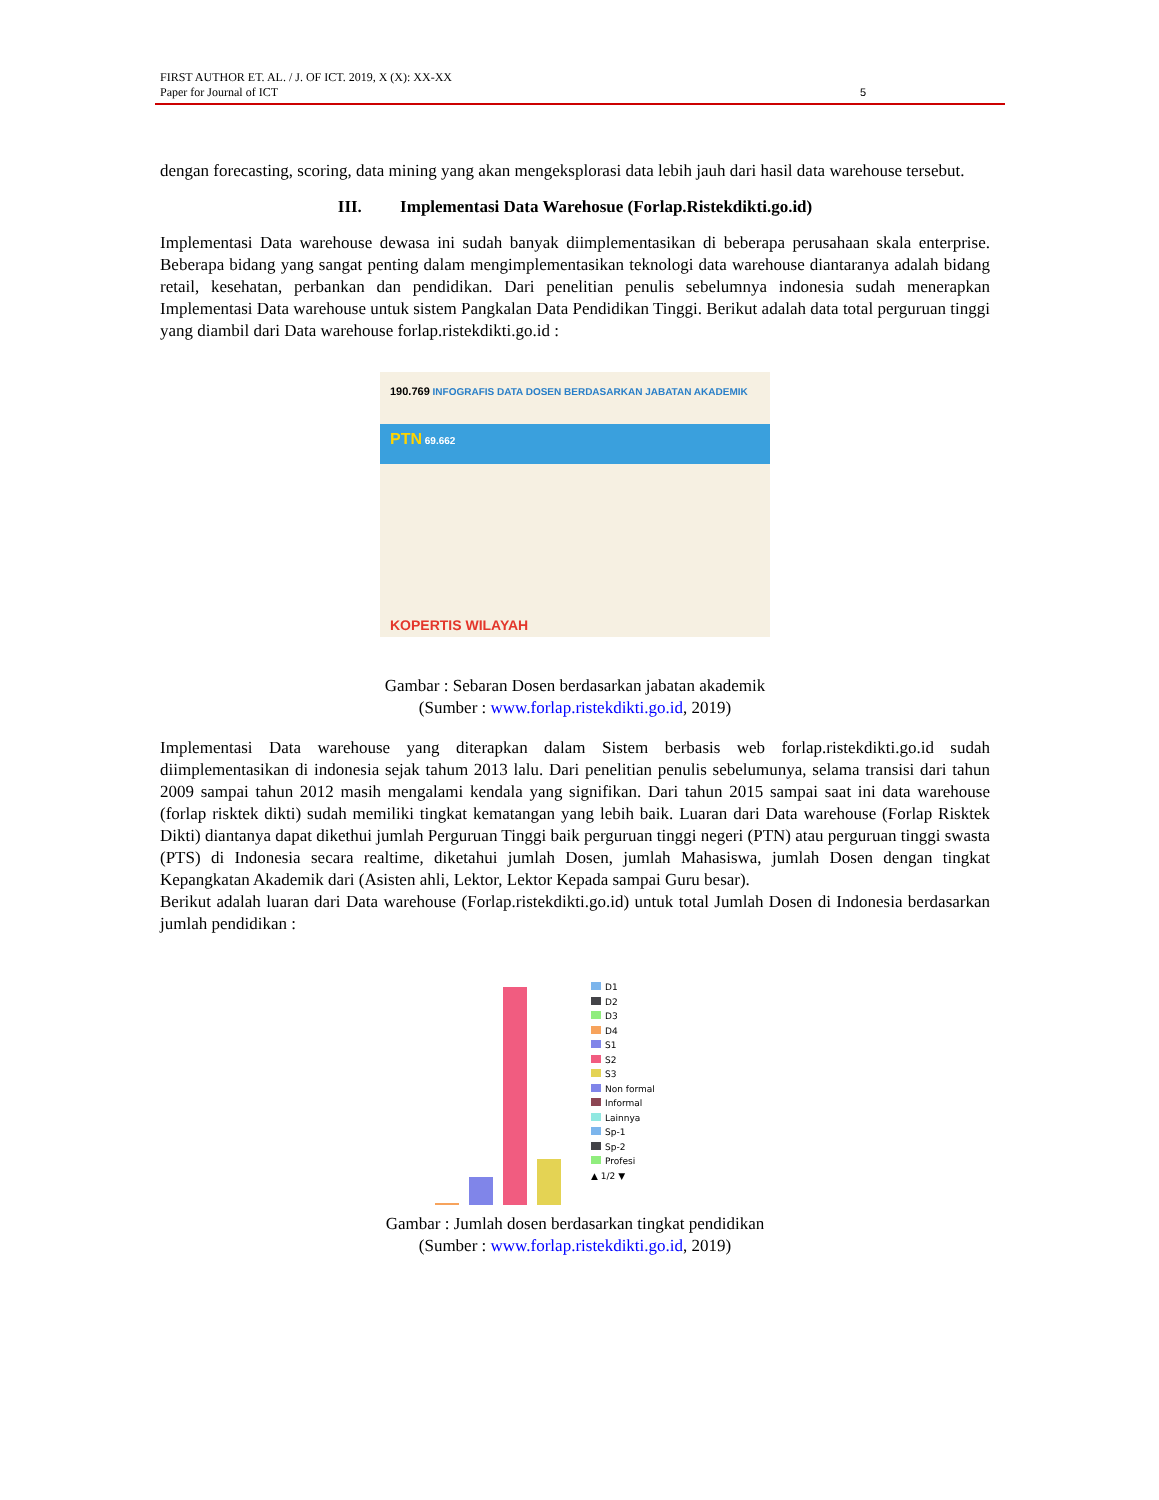FIRST AUTHOR ET. AL. / J. OF ICT. 2019, X (X): XX-XX
Paper for Journal of ICT 5
dengan forecasting, scoring, data mining yang akan mengeksplorasi data lebih jauh dari hasil data warehouse tersebut.
III. Implementasi Data Warehosue (Forlap.Ristekdikti.go.id)
Implementasi Data warehouse dewasa ini sudah banyak diimplementasikan di beberapa perusahaan skala enterprise. Beberapa bidang yang sangat penting dalam mengimplementasikan teknologi data warehouse diantaranya adalah bidang retail, kesehatan, perbankan dan pendidikan. Dari penelitian penulis sebelumnya indonesia sudah menerapkan Implementasi Data warehouse untuk sistem Pangkalan Data Pendidikan Tinggi. Berikut adalah data total perguruan tinggi yang diambil dari Data warehouse forlap.ristekdikti.go.id :
190.769 INFOGRAFIS DATA DOSEN BERDASARKAN JABATAN AKADEMIK
PTN 69.662
KOPERTIS WILAYAH
Gambar : Sebaran Dosen berdasarkan jabatan akademik
(Sumber : www.forlap.ristekdikti.go.id, 2019)
Implementasi Data warehouse yang diterapkan dalam Sistem berbasis web forlap.ristekdikti.go.id sudah diimplementasikan di indonesia sejak tahum 2013 lalu. Dari penelitian penulis sebelumunya, selama transisi dari tahun 2009 sampai tahun 2012 masih mengalami kendala yang signifikan. Dari tahun 2015 sampai saat ini data warehouse (forlap risktek dikti) sudah memiliki tingkat kematangan yang lebih baik. Luaran dari Data warehouse (Forlap Risktek Dikti) diantanya dapat dikethui jumlah Perguruan Tinggi baik perguruan tinggi negeri (PTN) atau perguruan tinggi swasta (PTS) di Indonesia secara realtime, diketahui jumlah Dosen, jumlah Mahasiswa, jumlah Dosen dengan tingkat Kepangkatan Akademik dari (Asisten ahli, Lektor, Lektor Kepada sampai Guru besar).
Berikut adalah luaran dari Data warehouse (Forlap.ristekdikti.go.id) untuk total Jumlah Dosen di Indonesia berdasarkan jumlah pendidikan :
D1
D2
D3
D4
S1
S2
S3
Non formal
Informal
Lainnya
Sp-1
Sp-2
Profesi
▲ 1/2 ▼
Gambar : Jumlah dosen berdasarkan tingkat pendidikan
(Sumber : www.forlap.ristekdikti.go.id, 2019)